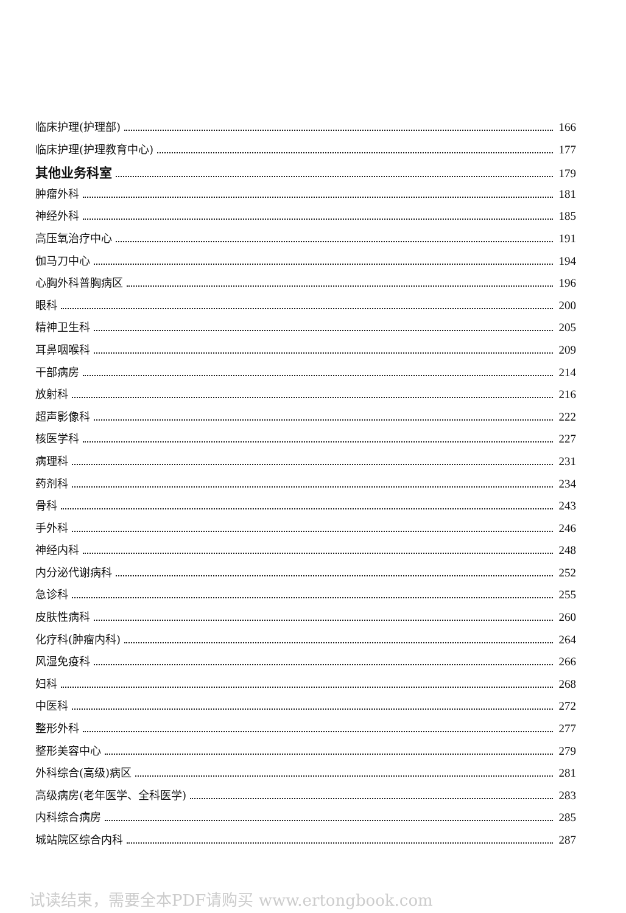临床护理(护理部) 166
临床护理(护理教育中心) 177
其他业务科室 179
肿瘤外科 181
神经外科 185
高压氧治疗中心 191
伽马刀中心 194
心胸外科普胸病区 196
眼科 200
精神卫生科 205
耳鼻咽喉科 209
干部病房 214
放射科 216
超声影像科 222
核医学科 227
病理科 231
药剂科 234
骨科 243
手外科 246
神经内科 248
内分泌代谢病科 252
急诊科 255
皮肤性病科 260
化疗科(肿瘤内科) 264
风湿免疫科 266
妇科 268
中医科 272
整形外科 277
整形美容中心 279
外科综合(高级)病区 281
高级病房(老年医学、全科医学) 283
内科综合病房 285
城站院区综合内科 287
试读结束，需要全本PDF请购买 www.ertongbook.com